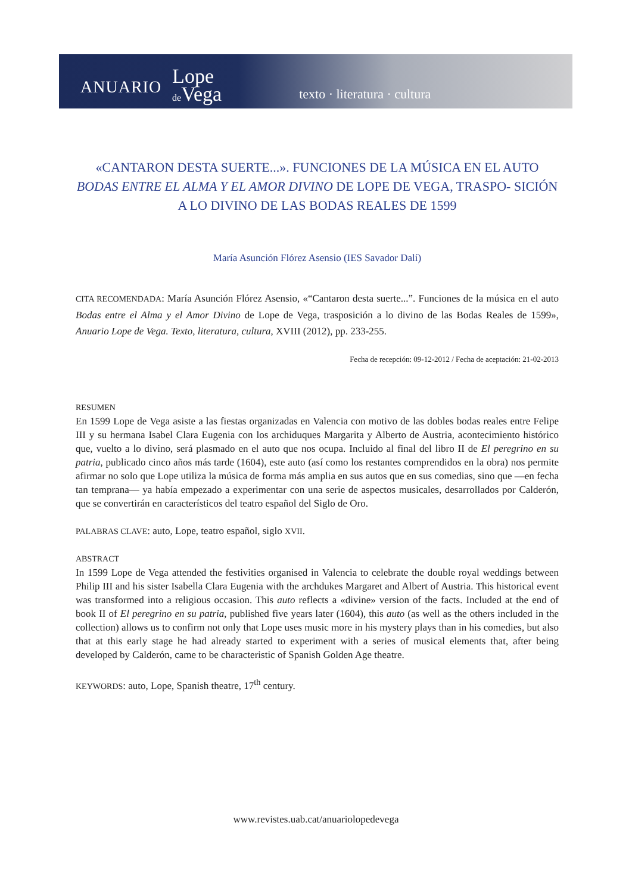ANUARIO Lope
de Vega texto · literatura · cultura
«CANTARON DESTA SUERTE...». FUNCIONES DE LA MÚSICA EN EL AUTO BODAS ENTRE EL ALMA Y EL AMOR DIVINO DE LOPE DE VEGA, TRASPO- SICIÓN A LO DIVINO DE LAS BODAS REALES DE 1599
María Asunción Flórez Asensio (IES Savador Dalí)
CITA RECOMENDADA: María Asunción Flórez Asensio, «“Cantaron desta suerte...”. Funciones de la música en el auto Bodas entre el Alma y el Amor Divino de Lope de Vega, trasposición a lo divino de las Bodas Reales de 1599», Anuario Lope de Vega. Texto, literatura, cultura, XVIII (2012), pp. 233-255.
Fecha de recepción: 09-12-2012 / Fecha de aceptación: 21-02-2013
RESUMEN
En 1599 Lope de Vega asiste a las fiestas organizadas en Valencia con motivo de las dobles bodas reales entre Felipe III y su hermana Isabel Clara Eugenia con los archiduques Margarita y Alberto de Austria, acontecimiento histórico que, vuelto a lo divino, será plasmado en el auto que nos ocupa. Incluido al final del libro II de El peregrino en su patria, publicado cinco años más tarde (1604), este auto (así como los restantes comprendidos en la obra) nos permite afirmar no solo que Lope utiliza la música de forma más amplia en sus autos que en sus comedias, sino que —en fecha tan temprana— ya había empezado a experimentar con una serie de aspectos musicales, desarrollados por Calderón, que se convertirán en característicos del teatro español del Siglo de Oro.
PALABRAS CLAVE: auto, Lope, teatro español, siglo XVII.
ABSTRACT
In 1599 Lope de Vega attended the festivities organised in Valencia to celebrate the double royal weddings between Philip III and his sister Isabella Clara Eugenia with the archdukes Margaret and Albert of Austria. This historical event was transformed into a religious occasion. This auto reflects a «divine» version of the facts. Included at the end of book II of El peregrino en su patria, published five years later (1604), this auto (as well as the others included in the collection) allows us to confirm not only that Lope uses music more in his mystery plays than in his comedies, but also that at this early stage he had already started to experiment with a series of musical elements that, after being developed by Calderón, came to be characteristic of Spanish Golden Age theatre.
KEYWORDS: auto, Lope, Spanish theatre, 17<sup>th</sup> century.
www.revistes.uab.cat/anuariolopedevega